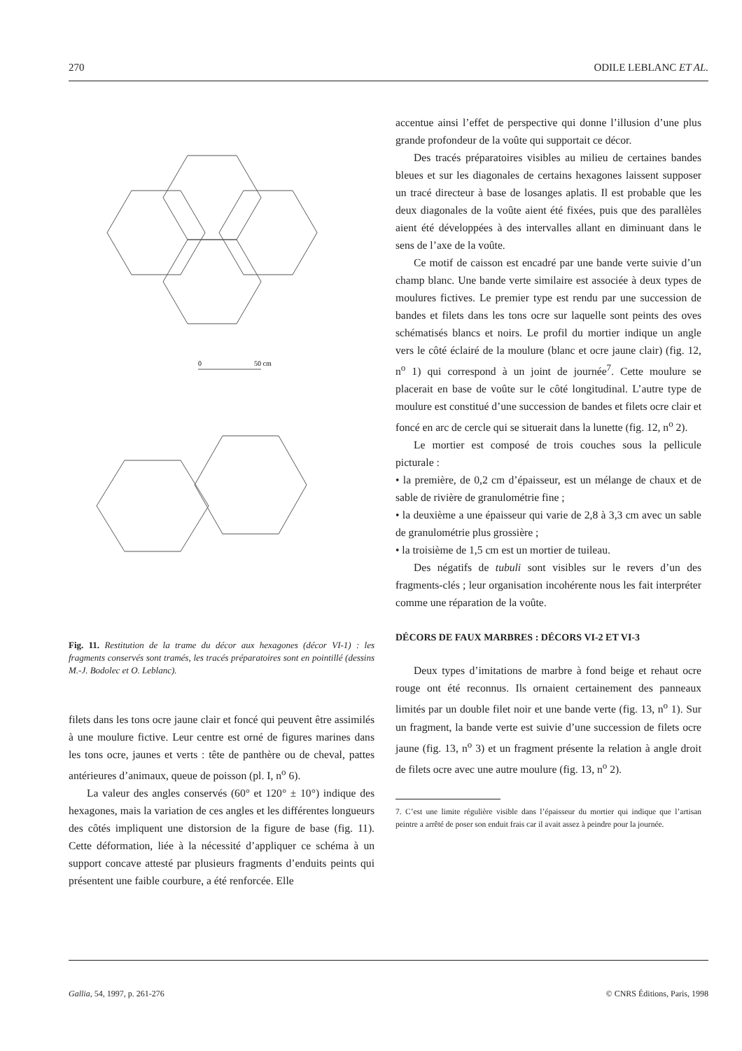270 ODILE LEBLANC ET AL.
0
50 cm
Fig. 11. Restitution de la trame du décor aux hexagones (décor VI-1) : les fragments conservés sont tramés, les tracés préparatoires sont en pointillé (dessins M.-J. Bodolec et O. Leblanc).
filets dans les tons ocre jaune clair et foncé qui peuvent être assimilés à une moulure fictive. Leur centre est orné de figures marines dans les tons ocre, jaunes et verts : tête de panthère ou de cheval, pattes antérieures d’animaux, queue de poisson (pl. I, n<sup>o</sup> 6).
La valeur des angles conservés (60° et 120° ± 10°) indique des hexagones, mais la variation de ces angles et les différentes longueurs des côtés impliquent une distorsion de la figure de base (fig. 11). Cette déformation, liée à la nécessité d’appliquer ce schéma à un support concave attesté par plusieurs fragments d’enduits peints qui présentent une faible courbure, a été renforcée. Elle
accentue ainsi l’effet de perspective qui donne l’illusion d’une plus grande profondeur de la voûte qui supportait ce décor.
Des tracés préparatoires visibles au milieu de certaines bandes bleues et sur les diagonales de certains hexagones laissent supposer un tracé directeur à base de losanges aplatis. Il est probable que les deux diagonales de la voûte aient été fixées, puis que des parallèles aient été développées à des intervalles allant en diminuant dans le sens de l’axe de la voûte.
Ce motif de caisson est encadré par une bande verte suivie d’un champ blanc. Une bande verte similaire est associée à deux types de moulures fictives. Le premier type est rendu par une succession de bandes et filets dans les tons ocre sur laquelle sont peints des oves schématisés blancs et noirs. Le profil du mortier indique un angle vers le côté éclairé de la moulure (blanc et ocre jaune clair) (fig. 12, n<sup>o</sup> 1) qui correspond à un joint de journée<sup>7</sup>. Cette moulure se placerait en base de voûte sur le côté longitudinal. L’autre type de moulure est constitué d’une succession de bandes et filets ocre clair et foncé en arc de cercle qui se situerait dans la lunette (fig. 12, n<sup>o</sup> 2).
Le mortier est composé de trois couches sous la pellicule picturale :
• la première, de 0,2 cm d’épaisseur, est un mélange de chaux et de sable de rivière de granulométrie fine ;
• la deuxième a une épaisseur qui varie de 2,8 à 3,3 cm avec un sable de granulométrie plus grossière ;
• la troisième de 1,5 cm est un mortier de tuileau.
Des négatifs de tubuli sont visibles sur le revers d’un des fragments-clés ; leur organisation incohérente nous les fait interpréter comme une réparation de la voûte.
DÉCORS DE FAUX MARBRES : DÉCORS VI-2 ET VI-3
Deux types d’imitations de marbre à fond beige et rehaut ocre rouge ont été reconnus. Ils ornaient certainement des panneaux limités par un double filet noir et une bande verte (fig. 13, n<sup>o</sup> 1). Sur un fragment, la bande verte est suivie d’une succession de filets ocre jaune (fig. 13, n<sup>o</sup> 3) et un fragment présente la relation à angle droit de filets ocre avec une autre moulure (fig. 13, n<sup>o</sup> 2).
7. C’est une limite régulière visible dans l’épaisseur du mortier qui indique que l’artisan peintre a arrêté de poser son enduit frais car il avait assez à peindre pour la journée.
Gallia, 54, 1997, p. 261-276 © CNRS Éditions, Paris, 1998